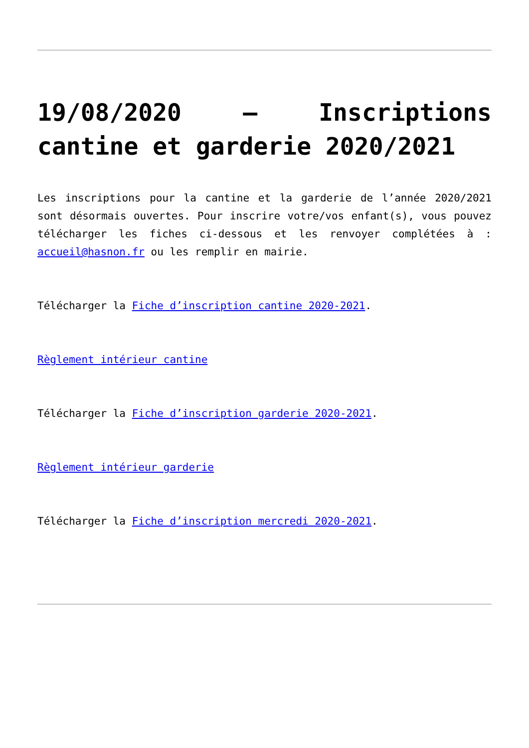19/08/2020 – Inscriptions cantine et garderie 2020/2021
Les inscriptions pour la cantine et la garderie de l’année 2020/2021 sont désormais ouvertes. Pour inscrire votre/vos enfant(s), vous pouvez télécharger les fiches ci-dessous et les renvoyer complétées à : accueil@hasnon.fr ou les remplir en mairie.
Télécharger la Fiche d’inscription cantine 2020-2021.
Règlement intérieur cantine
Télécharger la Fiche d’inscription garderie 2020-2021.
Règlement intérieur garderie
Télécharger la Fiche d’inscription mercredi 2020-2021.